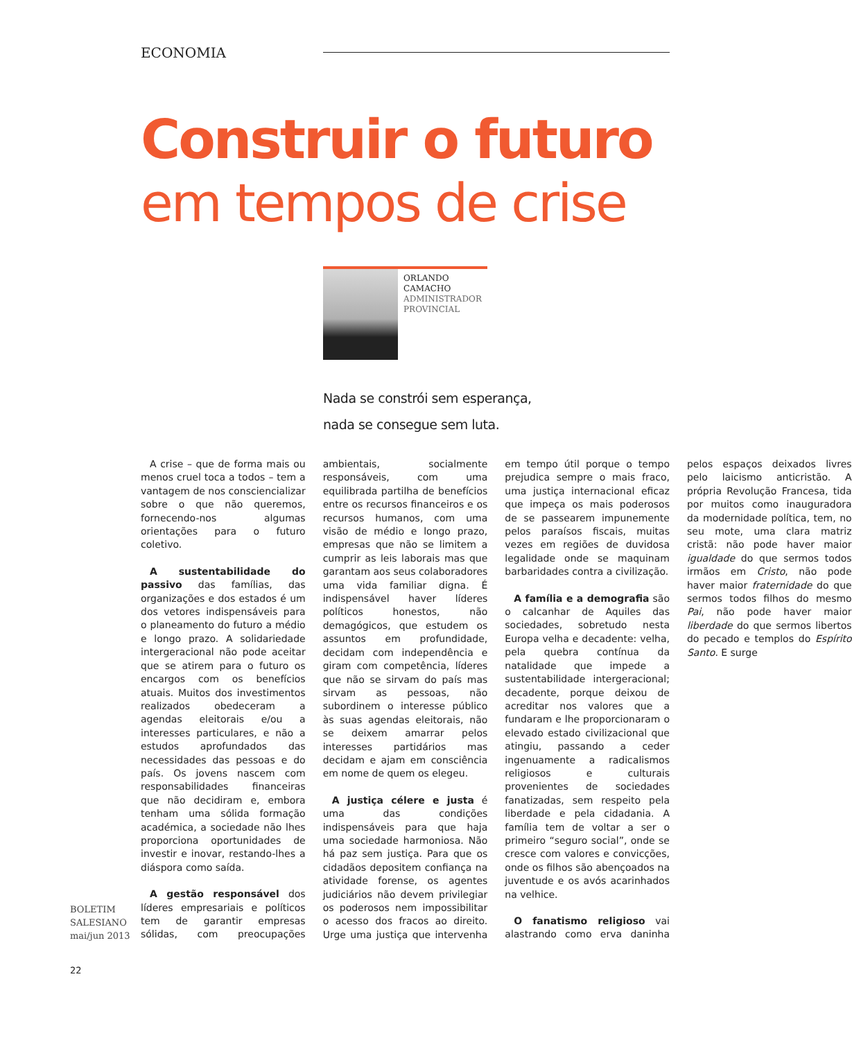ECONOMIA
Construir o futuro
em tempos de crise
ORLANDO
CAMACHO
ADMINISTRADOR
PROVINCIAL
Nada se constrói sem esperança,
nada se consegue sem luta.
A crise – que de forma mais ou menos cruel toca a todos – tem a vantagem de nos consciencializar sobre o que não queremos, fornecendo-nos algumas orientações para o futuro coletivo.
A sustentabilidade do passivo das famílias, das organizações e dos estados é um dos vetores indispensáveis para o planeamento do futuro a médio e longo prazo. A solidariedade intergeracional não pode aceitar que se atirem para o futuro os encargos com os benefícios atuais. Muitos dos investimentos realizados obedeceram a agendas eleitorais e/ou a interesses particulares, e não a estudos aprofundados das necessidades das pessoas e do país. Os jovens nascem com responsabilidades financeiras que não decidiram e, embora tenham uma sólida formação académica, a sociedade não lhes proporciona oportunidades de investir e inovar, restando-lhes a diáspora como saída.
A gestão responsável dos líderes empresariais e políticos tem de garantir empresas sólidas, com preocupações ambientais, socialmente responsáveis, com uma equilibrada partilha de benefícios entre os recursos financeiros e os recursos humanos, com uma visão de médio e longo prazo, empresas que não se limitem a cumprir as leis laborais mas que garantam aos seus colaboradores uma vida familiar digna. É indispensável haver líderes políticos honestos, não demagógicos, que estudem os assuntos em profundidade, decidam com independência e giram com competência, líderes que não se sirvam do país mas sirvam as pessoas, não subordinem o interesse público às suas agendas eleitorais, não se deixem amarrar pelos interesses partidários mas decidam e ajam em consciência em nome de quem os elegeu.
A justiça célere e justa é uma das condições indispensáveis para que haja uma sociedade harmoniosa. Não há paz sem justiça. Para que os cidadãos depositem confiança na atividade forense, os agentes judiciários não devem privilegiar os poderosos nem impossibilitar o acesso dos fracos ao direito. Urge uma justiça que intervenha em tempo útil porque o tempo prejudica sempre o mais fraco, uma justiça internacional eficaz que impeça os mais poderosos de se passearem impunemente pelos paraísos fiscais, muitas vezes em regiões de duvidosa legalidade onde se maquinam barbaridades contra a civilização.
A família e a demografia são o calcanhar de Aquiles das sociedades, sobretudo nesta Europa velha e decadente: velha, pela quebra contínua da natalidade que impede a sustentabilidade intergeracional; decadente, porque deixou de acreditar nos valores que a fundaram e lhe proporcionaram o elevado estado civilizacional que atingiu, passando a ceder ingenuamente a radicalismos religiosos e culturais provenientes de sociedades fanatizadas, sem respeito pela liberdade e pela cidadania. A família tem de voltar a ser o primeiro “seguro social”, onde se cresce com valores e convicções, onde os filhos são abençoados na juventude e os avós acarinhados na velhice.
O fanatismo religioso vai alastrando como erva daninha pelos espaços deixados livres pelo laicismo anticristão. A própria Revolução Francesa, tida por muitos como inauguradora da modernidade política, tem, no seu mote, uma clara matriz cristã: não pode haver maior igualdade do que sermos todos irmãos em Cristo, não pode haver maior fraternidade do que sermos todos filhos do mesmo Pai, não pode haver maior liberdade do que sermos libertos do pecado e templos do Espírito Santo. E surge
BOLETIM
SALESIANO
mai/jun 2013
22